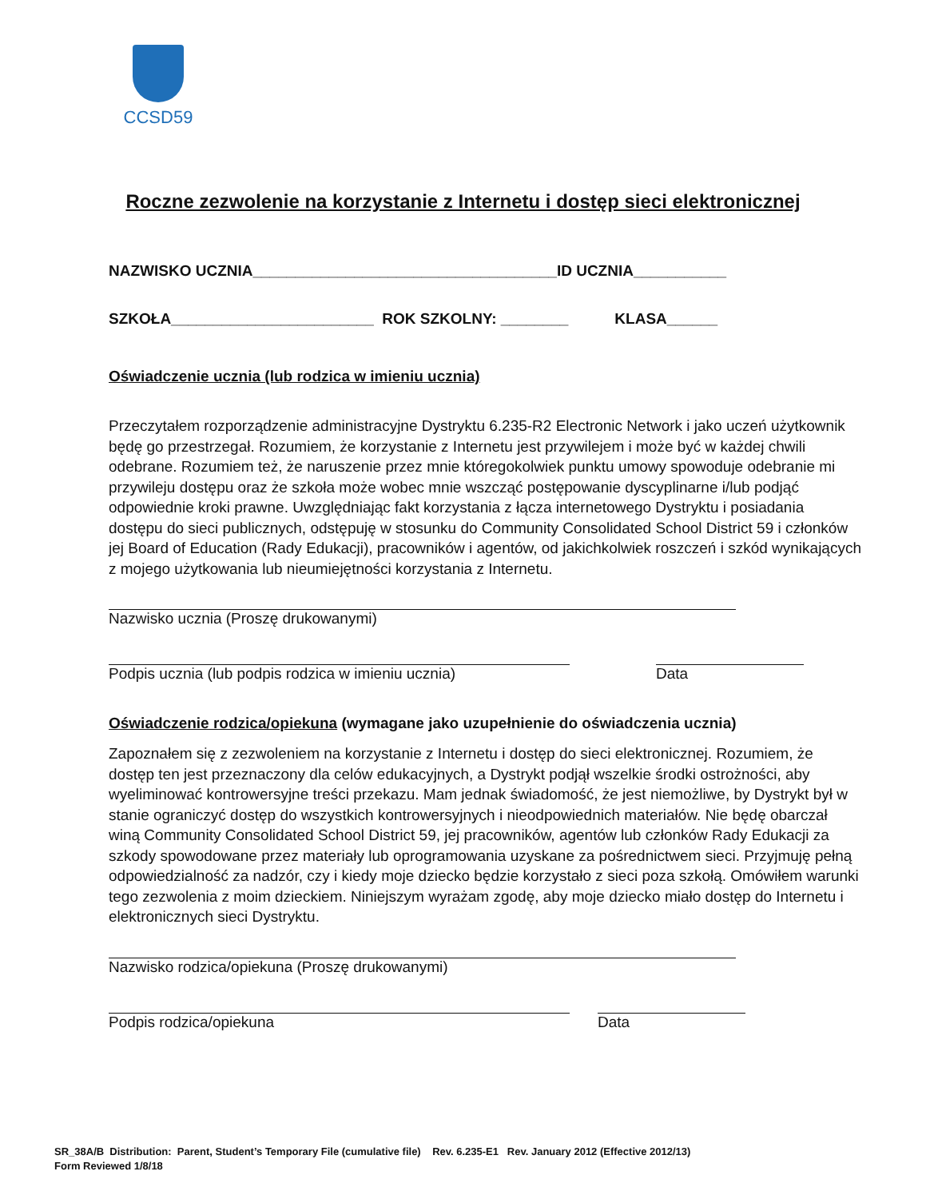CCSD59
Roczne zezwolenie na korzystanie z Internetu i dostęp sieci elektronicznej
NAZWISKO UCZNIA____________________________________ID UCZNIA___________
SZKOŁA________________________ ROK SZKOLNY: ________ KLASA______
Oświadczenie ucznia (lub rodzica w imieniu ucznia)
Przeczytałem rozporządzenie administracyjne Dystryktu 6.235-R2 Electronic Network i jako uczeń użytkownik będę go przestrzegał. Rozumiem, że korzystanie z Internetu jest przywilejem i może być w każdej chwili odebrane. Rozumiem też, że naruszenie przez mnie któregokolwiek punktu umowy spowoduje odebranie mi przywileju dostępu oraz że szkoła może wobec mnie wszcząć postępowanie dyscyplinarne i/lub podjąć odpowiednie kroki prawne. Uwzględniając fakt korzystania z łącza internetowego Dystryktu i posiadania dostępu do sieci publicznych, odstępuję w stosunku do Community Consolidated School District 59 i członków jej Board of Education (Rady Edukacji), pracowników i agentów, od jakichkolwiek roszczeń i szkód wynikających z mojego użytkowania lub nieumiejętności korzystania z Internetu.
Nazwisko ucznia (Proszę drukowanymi)
Podpis ucznia (lub podpis rodzica w imieniu ucznia)
Data
Oświadczenie rodzica/opiekuna (wymagane jako uzupełnienie do oświadczenia ucznia)
Zapoznałem się z zezwoleniem na korzystanie z Internetu i dostęp do sieci elektronicznej. Rozumiem, że dostęp ten jest przeznaczony dla celów edukacyjnych, a Dystrykt podjął wszelkie środki ostrożności, aby wyeliminować kontrowersyjne treści przekazu. Mam jednak świadomość, że jest niemożliwe, by Dystrykt był w stanie ograniczyć dostęp do wszystkich kontrowersyjnych i nieodpowiednich materiałów. Nie będę obarczał winą Community Consolidated School District 59, jej pracowników, agentów lub członków Rady Edukacji za szkody spowodowane przez materiały lub oprogramowania uzyskane za pośrednictwem sieci. Przyjmuję pełną odpowiedzialność za nadzór, czy i kiedy moje dziecko będzie korzystało z sieci poza szkołą. Omówiłem warunki tego zezwolenia z moim dzieckiem. Niniejszym wyrażam zgodę, aby moje dziecko miało dostęp do Internetu i elektronicznych sieci Dystryktu.
Nazwisko rodzica/opiekuna (Proszę drukowanymi)
Podpis rodzica/opiekuna Data
SR_38A/B Distribution: Parent, Student’s Temporary File (cumulative file) Rev. 6.235-E1 Rev. January 2012 (Effective 2012/13)
Form Reviewed 1/8/18